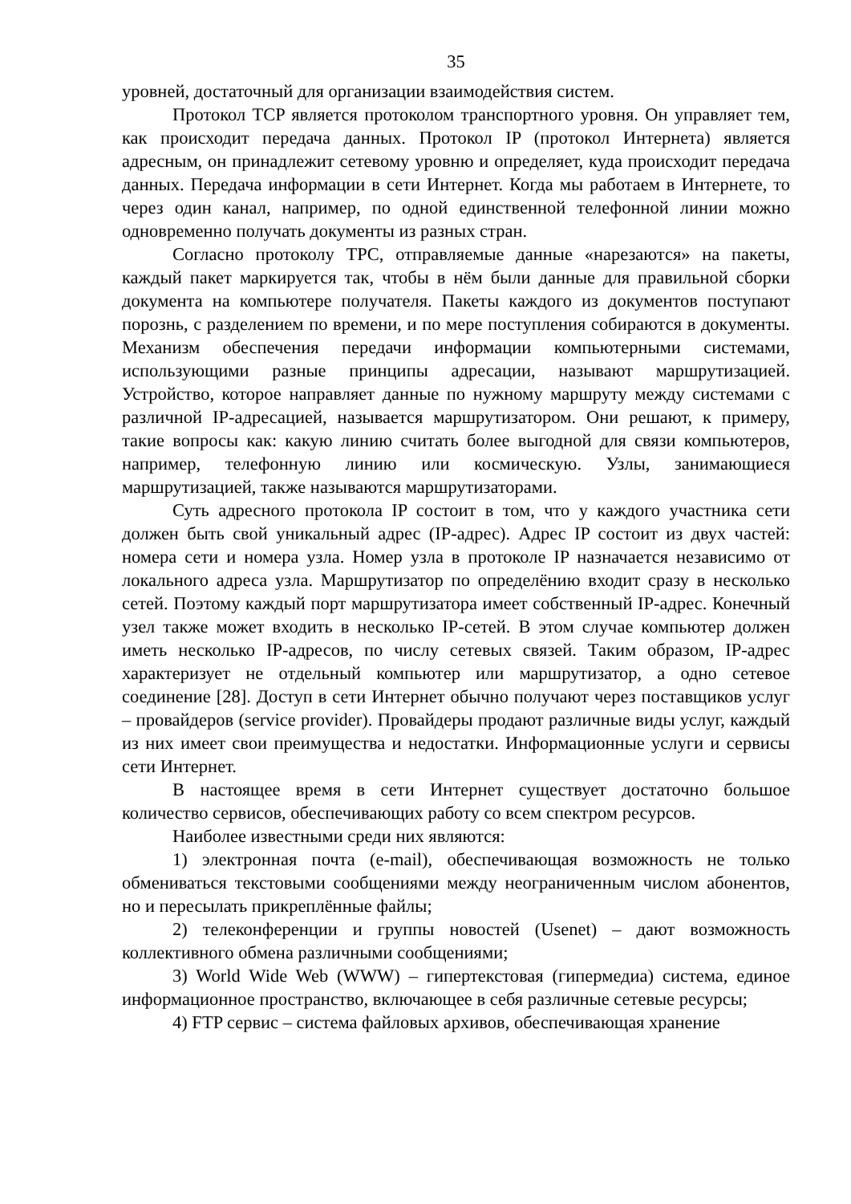35
уровней, достаточный для организации взаимодействия систем.
Протокол TCP является протоколом транспортного уровня. Он управляет тем, как происходит передача данных. Протокол IP (протокол Интернета) является адресным, он принадлежит сетевому уровню и определяет, куда происходит передача данных. Передача информации в сети Интернет. Когда мы работаем в Интернете, то через один канал, например, по одной единственной телефонной линии можно одновременно получать документы из разных стран.
Согласно протоколу TPC, отправляемые данные «нарезаются» на пакеты, каждый пакет маркируется так, чтобы в нём были данные для правильной сборки документа на компьютере получателя. Пакеты каждого из документов поступают порознь, с разделением по времени, и по мере поступления собираются в документы. Механизм обеспечения передачи информации компьютерными системами, использующими разные принципы адресации, называют маршрутизацией. Устройство, которое направляет данные по нужному маршруту между системами с различной IP-адресацией, называется маршрутизатором. Они решают, к примеру, такие вопросы как: какую линию считать более выгодной для связи компьютеров, например, телефонную линию или космическую. Узлы, занимающиеся маршрутизацией, также называются маршрутизаторами.
Суть адресного протокола IP состоит в том, что у каждого участника сети должен быть свой уникальный адрес (IP-адрес). Адрес IP состоит из двух частей: номера сети и номера узла. Номер узла в протоколе IP назначается независимо от локального адреса узла. Маршрутизатор по определёнию входит сразу в несколько сетей. Поэтому каждый порт маршрутизатора имеет собственный IP-адрес. Конечный узел также может входить в несколько IP-сетей. В этом случае компьютер должен иметь несколько IP-адресов, по числу сетевых связей. Таким образом, IP-адрес характеризует не отдельный компьютер или маршрутизатор, а одно сетевое соединение [28]. Доступ в сети Интернет обычно получают через поставщиков услуг – провайдеров (service provider). Провайдеры продают различные виды услуг, каждый из них имеет свои преимущества и недостатки. Информационные услуги и сервисы сети Интернет.
В настоящее время в сети Интернет существует достаточно большое количество сервисов, обеспечивающих работу со всем спектром ресурсов.
Наиболее известными среди них являются:
1) электронная почта (e-mail), обеспечивающая возможность не только обмениваться текстовыми сообщениями между неограниченным числом абонентов, но и пересылать прикреплённые файлы;
2) телеконференции и группы новостей (Usenet) – дают возможность коллективного обмена различными сообщениями;
3) World Wide Web (WWW) – гипертекстовая (гипермедиа) система, единое информационное пространство, включающее в себя различные сетевые ресурсы;
4) FTP сервис – система файловых архивов, обеспечивающая хранение